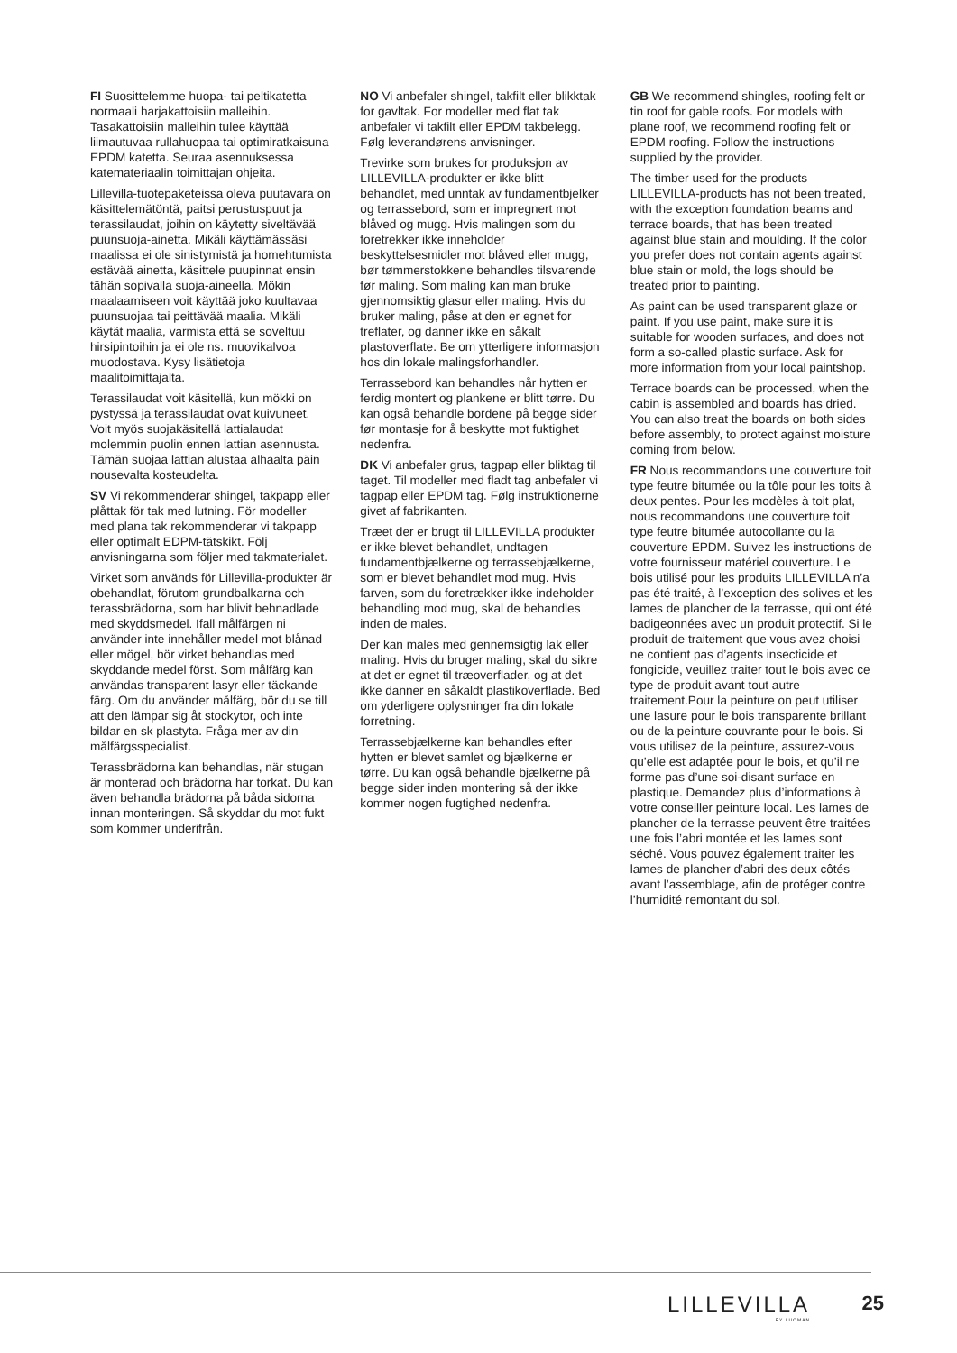FI Suosittelemme huopa- tai peltikatetta normaali harjakattoisiin malleihin. Tasakattoisiin malleihin tulee käyttää liimautuvaa rullahuopaa tai optimiratkaisuna EPDM katetta. Seuraa asennuksessa katemateriaalin toimittajan ohjeita.
Lillevilla-tuotepaketeissa oleva puutavara on käsittelemätöntä, paitsi perustuspuut ja terassilaudat, joihin on käytetty siveltävää puunsuoja-ainetta. Mikäli käyttämässäsi maalissa ei ole sinistymistä ja homehtumista estävää ainetta, käsittele puupinnat ensin tähän sopivalla suoja-aineella. Mökin maalaamiseen voit käyttää joko kuultavaa puunsuojaa tai peittävää maalia. Mikäli käytät maalia, varmista että se soveltuu hirsipintoihin ja ei ole ns. muovikalvoa muodostava. Kysy lisätietoja maalitoimittajalta.
Terassilaudat voit käsitellä, kun mökki on pystyssä ja terassilaudat ovat kuivuneet. Voit myös suojakäsitellä lattialaudat molemmin puolin ennen lattian asennusta. Tämän suojaa lattian alustaa alhaalta päin nousevalta kosteudelta.
SV Vi rekommenderar shingel, takpapp eller plåttak för tak med lutning. För modeller med plana tak rekommenderar vi takpapp eller optimalt EDPM-tätskikt. Följ anvisningarna som följer med takmaterialet.
Virket som används för Lillevilla-produkter är obehandlat, förutom grundbalkarna och terassbrädorna, som har blivit behnadlade med skyddsmedel. Ifall målfärgen ni använder inte innehåller medel mot blånad eller mögel, bör virket behandlas med skyddande medel först. Som målfärg kan användas transparent lasyr eller täckande färg. Om du använder målfärg, bör du se till att den lämpar sig åt stockytor, och inte bildar en sk plastyta. Fråga mer av din målfärgsspecialist.
Terassbrädorna kan behandlas, när stugan är monterad och brädorna har torkat. Du kan även behandla brädorna på båda sidorna innan monteringen. Så skyddar du mot fukt som kommer underifrån.
NO Vi anbefaler shingel, takfilt eller blikktak for gavltak. For modeller med flat tak anbefaler vi takfilt eller EPDM takbelegg. Følg leverandørens anvisninger.
Trevirke som brukes for produksjon av LILLEVILLA-produkter er ikke blitt behandlet, med unntak av fundamentbjelker og terrassebord, som er impregnert mot blåved og mugg. Hvis malingen som du foretrekker ikke inneholder beskyttelsesmidler mot blåved eller mugg, bør tømmerstokkene behandles tilsvarende før maling. Som maling kan man bruke gjennomsiktig glasur eller maling. Hvis du bruker maling, påse at den er egnet for treflater, og danner ikke en såkalt plastoverflate. Be om ytterligere informasjon hos din lokale malingsforhandler.
Terrassebord kan behandles når hytten er ferdig montert og plankene er blitt tørre. Du kan også behandle bordene på begge sider før montasje for å beskytte mot fuktighet nedenfra.
DK Vi anbefaler grus, tagpap eller bliktag til taget. Til modeller med fladt tag anbefaler vi tagpap eller EPDM tag. Følg instruktionerne givet af fabrikanten.
Træet der er brugt til LILLEVILLA produkter er ikke blevet behandlet, undtagen fundamentbjælkerne og terrassebjælkerne, som er blevet behandlet mod mug. Hvis farven, som du foretrækker ikke indeholder behandling mod mug, skal de behandles inden de males.
Der kan males med gennemsigtig lak eller maling. Hvis du bruger maling, skal du sikre at det er egnet til træoverflader, og at det ikke danner en såkaldt plastikoverflade. Bed om yderligere oplysninger fra din lokale forretning.
Terrassebjælkerne kan behandles efter hytten er blevet samlet og bjælkerne er tørre. Du kan også behandle bjælkerne på begge sider inden montering så der ikke kommer nogen fugtighed nedenfra.
GB We recommend shingles, roofing felt or tin roof for gable roofs. For models with plane roof, we recommend roofing felt or EPDM roofing. Follow the instructions supplied by the provider.
The timber used for the products LILLEVILLA-products has not been treated, with the exception foundation beams and terrace boards, that has been treated against blue stain and moulding. If the color you prefer does not contain agents against blue stain or mold, the logs should be treated prior to painting.
As paint can be used transparent glaze or paint. If you use paint, make sure it is suitable for wooden surfaces, and does not form a so-called plastic surface. Ask for more information from your local paintshop.
Terrace boards can be processed, when the cabin is assembled and boards has dried. You can also treat the boards on both sides before assembly, to protect against moisture coming from below.
FR Nous recommandons une couverture toit type feutre bitumée ou la tôle pour les toits à deux pentes. Pour les modèles à toit plat, nous recommandons une couverture toit type feutre bitumée autocollante ou la couverture EPDM. Suivez les instructions de votre fournisseur matériel couverture. Le bois utilisé pour les produits LILLEVILLA n’a pas été traité, à l’exception des solives et les lames de plancher de la terrasse, qui ont été badigeonnées avec un produit protectif. Si le produit de traitement que vous avez choisi ne contient pas d’agents insecticide et fongicide, veuillez traiter tout le bois avec ce type de produit avant tout autre traitement.Pour la peinture on peut utiliser une lasure pour le bois transparente brillant ou de la peinture couvrante pour le bois. Si vous utilisez de la peinture, assurez-vous qu’elle est adaptée pour le bois, et qu’il ne forme pas d’une soi-disant surface en plastique. Demandez plus d’informations à votre conseiller peinture local. Les lames de plancher de la terrasse peuvent être traitées une fois l’abri montée et les lames sont séché. Vous pouvez également traiter les lames de plancher d’abri des deux côtés avant l’assemblage, afin de protéger contre l’humidité remontant du sol.
LILLEVILLA
BY LUOMAN
25